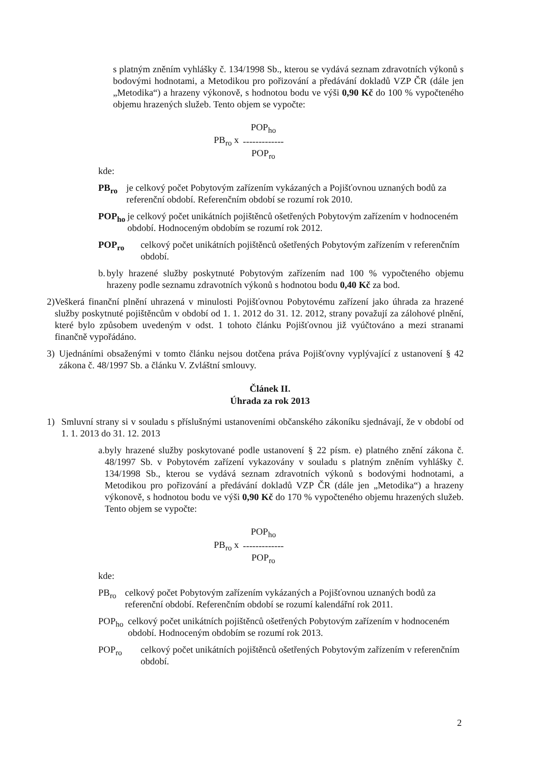s platným zněním vyhlášky č. 134/1998 Sb., kterou se vydává seznam zdravotních výkonů s bodovými hodnotami, a Metodikou pro pořizování a předávání dokladů VZP ČR (dále jen „Metodika“) a hrazeny výkonově, s hodnotou bodu ve výši 0,90 Kč do 100 % vypočteného objemu hrazených služeb. Tento objem se vypočte:
PB<sub>ro</sub> x
POP<sub>ho</sub>
-------------
POP<sub>ro</sub>
kde:
PB<sub>ro</sub> je celkový počet Pobytovým zařízením vykázaných a Pojišťovnou uznaných bodů za referenční období. Referenčním období se rozumí rok 2010.
POP<sub>ho</sub> je celkový počet unikátních pojištěnců ošetřených Pobytovým zařízením v hodnoceném období. Hodnoceným obdobím se rozumí rok 2012.
POP<sub>ro</sub> celkový počet unikátních pojištěnců ošetřených Pobytovým zařízením v referenčním období.
b. byly hrazené služby poskytnuté Pobytovým zařízením nad 100 % vypočteného objemu hrazeny podle seznamu zdravotních výkonů s hodnotou bodu 0,40 Kč za bod.
2) Veškerá finanční plnění uhrazená v minulosti Pojišťovnou Pobytovému zařízení jako úhrada za hrazené služby poskytnuté pojištěncům v období od 1. 1. 2012 do 31. 12. 2012, strany považují za zálohové plnění, které bylo způsobem uvedeným v odst. 1 tohoto článku Pojišťovnou již vyúčtováno a mezi stranami finančně vypořádáno.
3) Ujednáními obsaženými v tomto článku nejsou dotčena práva Pojišťovny vyplývající z ustanovení § 42 zákona č. 48/1997 Sb. a článku V. Zvláštní smlouvy.
Článek II.
Úhrada za rok 2013
1) Smluvní strany si v souladu s příslušnými ustanoveními občanského zákoníku sjednávají, že v období od 1. 1. 2013 do 31. 12. 2013
a. byly hrazené služby poskytované podle ustanovení § 22 písm. e) platného znění zákona č. 48/1997 Sb. v Pobytovém zařízení vykazovány v souladu s platným zněním vyhlášky č. 134/1998 Sb., kterou se vydává seznam zdravotních výkonů s bodovými hodnotami, a Metodikou pro pořizování a předávání dokladů VZP ČR (dále jen „Metodika“) a hrazeny výkonově, s hodnotou bodu ve výši 0,90 Kč do 170 % vypočteného objemu hrazených služeb. Tento objem se vypočte:
PB<sub>ro</sub> x
POP<sub>ho</sub>
-------------
POP<sub>ro</sub>
kde:
PB<sub>ro</sub> celkový počet Pobytovým zařízením vykázaných a Pojišťovnou uznaných bodů za referenční období. Referenčním období se rozumí kalendářní rok 2011.
POP<sub>ho</sub> celkový počet unikátních pojištěnců ošetřených Pobytovým zařízením v hodnoceném období. Hodnoceným obdobím se rozumí rok 2013.
POP<sub>ro</sub> celkový počet unikátních pojištěnců ošetřených Pobytovým zařízením v referenčním období.
2